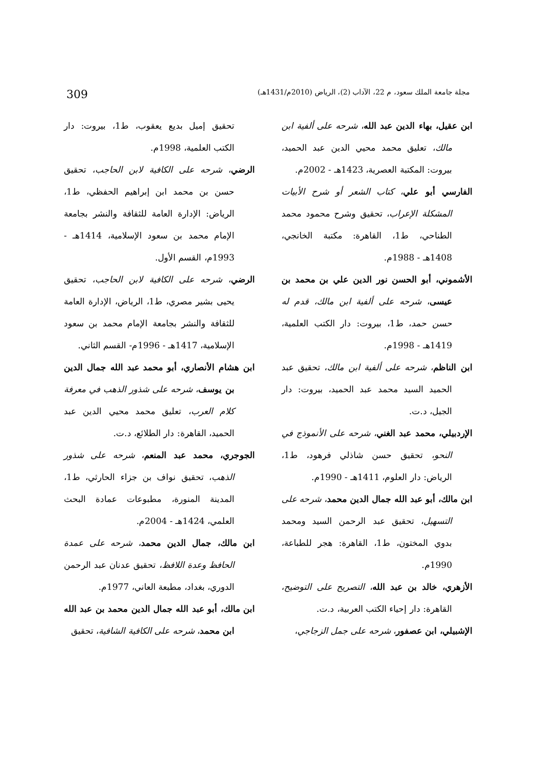مجلة جامعة الملك سعود، م 22، الآداب (2)، الرياض (2010م/1431هـ) 309
ابن عقيل، بهاء الدين عبد الله، شرحه على ألفية ابن مالك، تعليق محمد محيي الدين عبد الحميد، بيروت: المكتبة العصرية، 1423هـ - 2002م.
الفارسي أبو علي، كتاب الشعر أو شرح الأبيات المشكلة الإعراب، تحقيق وشرح محمود محمد الطناحي، ط1، القاهرة: مكتبة الخانجي، 1408هـ - 1988م.
الأشموني، أبو الحسن نور الدين علي بن محمد بن عيسى، شرحه على ألفية ابن مالك، قدم له حسن حمد، ط1، بيروت: دار الكتب العلمية، 1419هـ - 1998م.
ابن الناظم، شرحه على ألفية ابن مالك، تحقيق عبد الحميد السيد محمد عبد الحميد، بيروت: دار الجيل، د.ت.
الإردبيلي، محمد عبد الغني، شرحه على الأنموذج في النحو، تحقيق حسن شاذلي فرهود، ط1، الرياض: دار العلوم، 1411هـ - 1990م.
ابن مالك، أبو عبد الله جمال الدين محمد، شرحه على التسهيل، تحقيق عبد الرحمن السيد ومحمد بدوي المختون، ط1، القاهرة: هجر للطباعة، 1990م.
الأزهري، خالد بن عبد الله، التصريح على التوضيح، القاهرة: دار إحياء الكتب العربية، د.ت.
الإشبيلي، ابن عصفور، شرحه على جمل الزجاجي،
تحقيق إميل بديع يعقوب، ط1، بيروت: دار الكتب العلمية، 1998م.
الرضي، شرحه على الكافية لابن الحاجب، تحقيق حسن بن محمد ابن إبراهيم الحفظي، ط1، الرياض: الإدارة العامة للثقافة والنشر بجامعة الإمام محمد بن سعود الإسلامية، 1414هـ - 1993م، القسم الأول.
الرضي، شرحه على الكافية لابن الحاجب، تحقيق يحيى بشير مصري، ط1، الرياض، الإدارة العامة للثقافة والنشر بجامعة الإمام محمد بن سعود الإسلامية، 1417هـ - 1996م- القسم الثاني.
ابن هشام الأنصاري، أبو محمد عبد الله جمال الدين بن يوسف، شرحه على شذور الذهب في معرفة كلام العرب، تعليق محمد محيي الدين عبد الحميد، القاهرة: دار الطلائع، د.ت.
الجوجري، محمد عبد المنعم، شرحه على شذور الذهب، تحقيق نواف بن جزاء الحارثي، ط1، المدينة المنورة، مطبوعات عمادة البحث العلمي، 1424هـ - 2004م.
ابن مالك، جمال الدين محمد، شرحه على عمدة الحافظ وعدة اللافظ، تحقيق عدنان عبد الرحمن الدوري، بغداد، مطبعة العاني، 1977م.
ابن مالك، أبو عبد الله جمال الدين محمد بن عبد الله ابن محمد، شرحه على الكافية الشافية، تحقيق